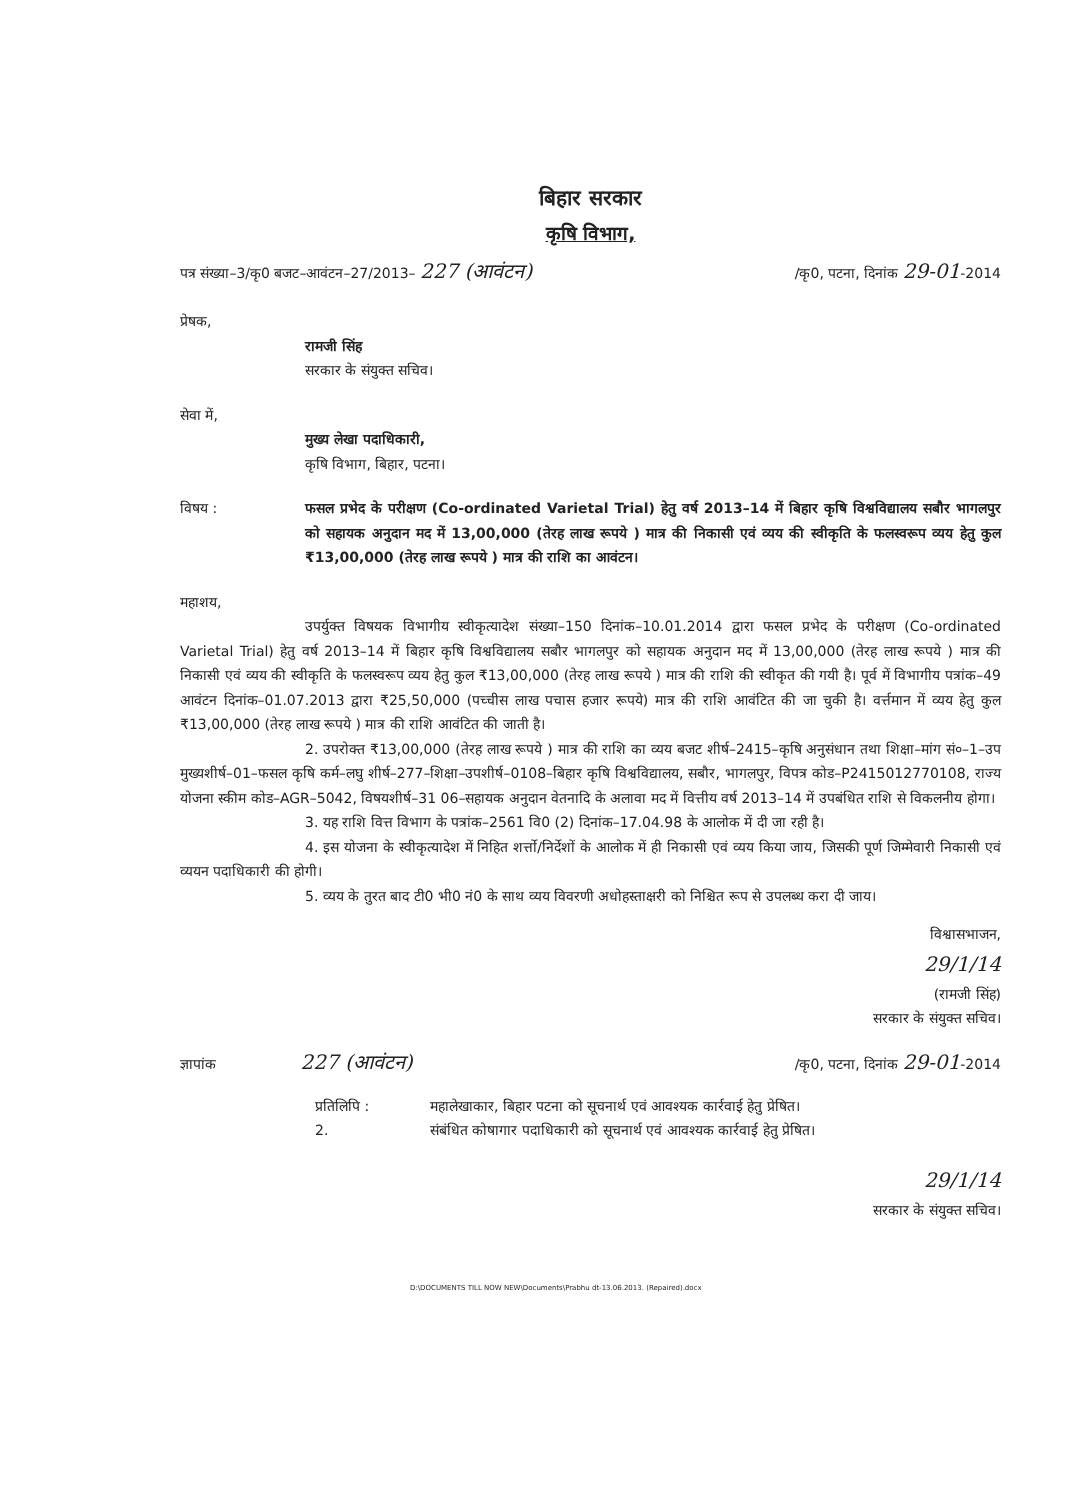बिहार सरकार
कृषि विभाग,
पत्र संख्या–3/कृ0 बजट–आवंटन–27/2013– 227 (आवंटन) /कृ0, पटना, दिनांक 29-01-2014
प्रेषक,
रामजी सिंह
सरकार के संयुक्त सचिव।
सेवा में,
मुख्य लेखा पदाधिकारी,
कृषि विभाग, बिहार, पटना।
विषय : फसल प्रभेद के परीक्षण (Co-ordinated Varietal Trial) हेतु वर्ष 2013–14 में बिहार कृषि विश्वविद्यालय सबौर भागलपुर को सहायक अनुदान मद में 13,00,000 (तेरह लाख रूपये ) मात्र की निकासी एवं व्यय की स्वीकृति के फलस्वरूप व्यय हेतु कुल ₹13,00,000 (तेरह लाख रूपये ) मात्र की राशि का आवंटन।
महाशय,
उपर्युक्त विषयक विभागीय स्वीकृत्यादेश संख्या–150 दिनांक–10.01.2014 द्वारा फसल प्रभेद के परीक्षण (Co-ordinated Varietal Trial) हेतु वर्ष 2013–14 में बिहार कृषि विश्वविद्यालय सबौर भागलपुर को सहायक अनुदान मद में 13,00,000 (तेरह लाख रूपये ) मात्र की निकासी एवं व्यय की स्वीकृति के फलस्वरूप व्यय हेतु कुल ₹13,00,000 (तेरह लाख रूपये ) मात्र की राशि की स्वीकृत की गयी है। पूर्व में विभागीय पत्रांक–49 आवंटन दिनांक–01.07.2013 द्वारा ₹25,50,000 (पच्चीस लाख पचास हजार रूपये) मात्र की राशि आवंटित की जा चुकी है। वर्त्तमान में व्यय हेतु कुल ₹13,00,000 (तेरह लाख रूपये ) मात्र की राशि आवंटित की जाती है।
2. उपरोक्त ₹13,00,000 (तेरह लाख रूपये ) मात्र की राशि का व्यय बजट शीर्ष–2415–कृषि अनुसंधान तथा शिक्षा–मांग सं०–1–उप मुख्यशीर्ष–01–फसल कृषि कर्म–लघु शीर्ष–277–शिक्षा–उपशीर्ष–0108–बिहार कृषि विश्वविद्यालय, सबौर, भागलपुर, विपत्र कोड–P2415012770108, राज्य योजना स्कीम कोड–AGR–5042, विषयशीर्ष–31 06–सहायक अनुदान वेतनादि के अलावा मद में वित्तीय वर्ष 2013–14 में उपबंधित राशि से विकलनीय होगा।
3. यह राशि वित्त विभाग के पत्रांक–2561 वि0 (2) दिनांक–17.04.98 के आलोक में दी जा रही है।
4. इस योजना के स्वीकृत्यादेश में निहित शर्त्तो/निर्देशों के आलोक में ही निकासी एवं व्यय किया जाय, जिसकी पूर्ण जिम्मेवारी निकासी एवं व्ययन पदाधिकारी की होगी।
5. व्यय के तुरत बाद टी0 भी0 नं0 के साथ व्यय विवरणी अधोहस्ताक्षरी को निश्चित रूप से उपलब्ध करा दी जाय।
विश्वासभाजन,
29/1/14
(रामजी सिंह)
सरकार के संयुक्त सचिव।
ज्ञापांक 227 (आवंटन) /कृ0, पटना, दिनांक 29-01-2014
प्रतिलिपि :
2. महालेखाकार, बिहार पटना को सूचनार्थ एवं आवश्यक कार्रवाई हेतु प्रेषित।
संबंधित कोषागार पदाधिकारी को सूचनार्थ एवं आवश्यक कार्रवाई हेतु प्रेषित।
29/1/14
सरकार के संयुक्त सचिव।
D:\DOCUMENTS TILL NOW NEW\Documents\Prabhu dt-13.06.2013. (Repaired).docx